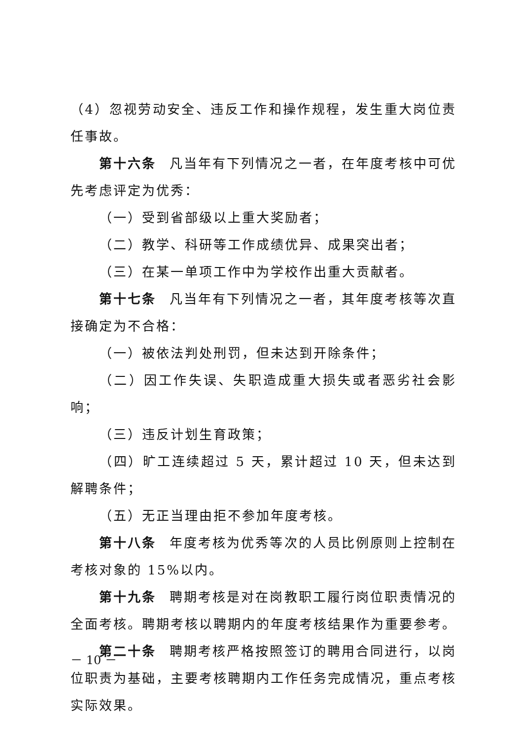（4）忽视劳动安全、违反工作和操作规程，发生重大岗位责任事故。
第十六条 凡当年有下列情况之一者，在年度考核中可优先考虑评定为优秀：
（一）受到省部级以上重大奖励者；
（二）教学、科研等工作成绩优异、成果突出者；
（三）在某一单项工作中为学校作出重大贡献者。
第十七条 凡当年有下列情况之一者，其年度考核等次直接确定为不合格：
（一）被依法判处刑罚，但未达到开除条件；
（二）因工作失误、失职造成重大损失或者恶劣社会影响；
（三）违反计划生育政策；
（四）旷工连续超过 5 天，累计超过 10 天，但未达到解聘条件；
（五）无正当理由拒不参加年度考核。
第十八条 年度考核为优秀等次的人员比例原则上控制在考核对象的 15%以内。
第十九条 聘期考核是对在岗教职工履行岗位职责情况的全面考核。聘期考核以聘期内的年度考核结果作为重要参考。
第二十条 聘期考核严格按照签订的聘用合同进行，以岗位职责为基础，主要考核聘期内工作任务完成情况，重点考核实际效果。
－ 10 －